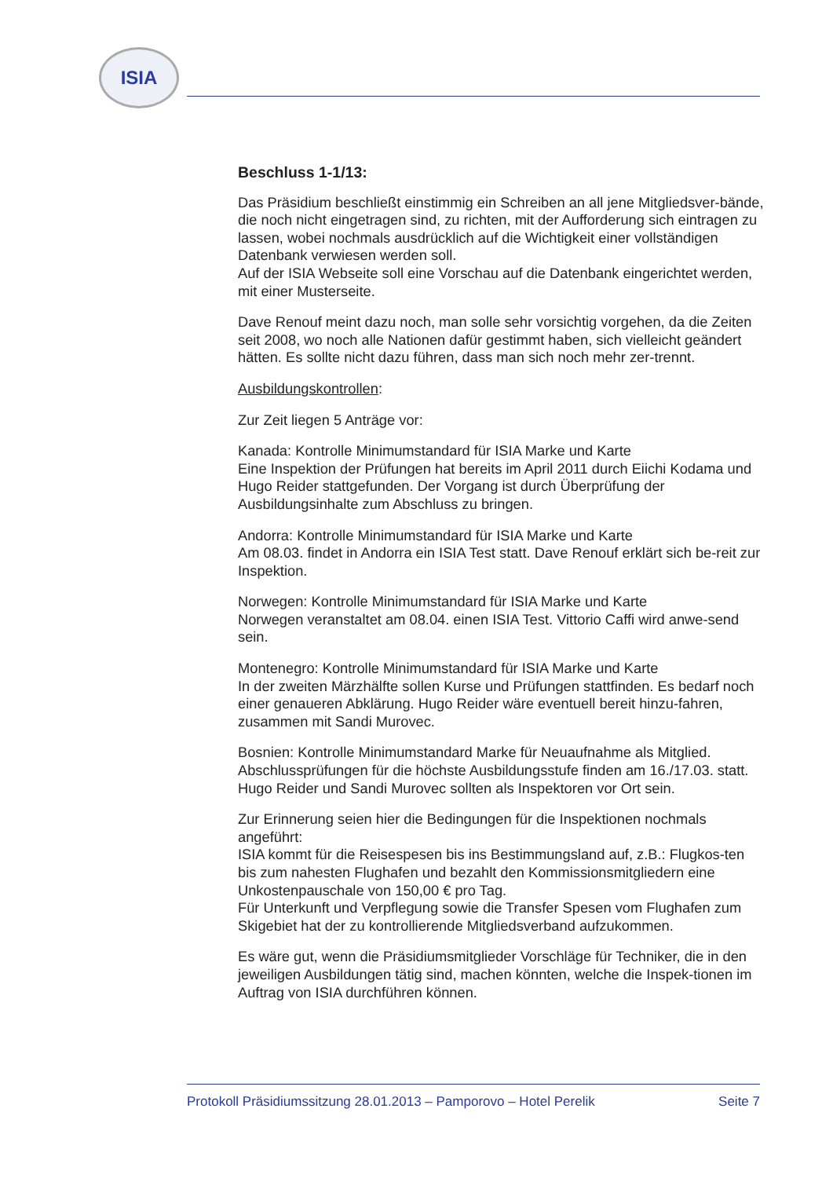ISIA
Beschluss 1-1/13:
Das Präsidium beschließt einstimmig ein Schreiben an all jene Mitgliedsver-bände, die noch nicht eingetragen sind, zu richten, mit der Aufforderung sich eintragen zu lassen, wobei nochmals ausdrücklich auf die Wichtigkeit einer vollständigen Datenbank verwiesen werden soll.
Auf der ISIA Webseite soll eine Vorschau auf die Datenbank eingerichtet werden, mit einer Musterseite.
Dave Renouf meint dazu noch, man solle sehr vorsichtig vorgehen, da die Zeiten seit 2008, wo noch alle Nationen dafür gestimmt haben, sich vielleicht geändert hätten. Es sollte nicht dazu führen, dass man sich noch mehr zer-trennt.
Ausbildungskontrollen:
Zur Zeit liegen 5 Anträge vor:
Kanada: Kontrolle Minimumstandard für ISIA Marke und Karte
Eine Inspektion der Prüfungen hat bereits im April 2011 durch Eiichi Kodama und Hugo Reider stattgefunden. Der Vorgang ist durch Überprüfung der Ausbildungsinhalte zum Abschluss zu bringen.
Andorra: Kontrolle Minimumstandard für ISIA Marke und Karte
Am 08.03. findet in Andorra ein ISIA Test statt. Dave Renouf erklärt sich be-reit zur Inspektion.
Norwegen: Kontrolle Minimumstandard für ISIA Marke und Karte
Norwegen veranstaltet am 08.04. einen ISIA Test. Vittorio Caffi wird anwe-send sein.
Montenegro: Kontrolle Minimumstandard für ISIA Marke und Karte
In der zweiten Märzhälfte sollen Kurse und Prüfungen stattfinden. Es bedarf noch einer genaueren Abklärung. Hugo Reider wäre eventuell bereit hinzu-fahren, zusammen mit Sandi Murovec.
Bosnien: Kontrolle Minimumstandard Marke für Neuaufnahme als Mitglied.
Abschlussprüfungen für die höchste Ausbildungsstufe finden am 16./17.03. statt. Hugo Reider und Sandi Murovec sollten als Inspektoren vor Ort sein.
Zur Erinnerung seien hier die Bedingungen für die Inspektionen nochmals angeführt:
ISIA kommt für die Reisespesen bis ins Bestimmungsland auf, z.B.: Flugkos-ten bis zum nahesten Flughafen und bezahlt den Kommissionsmitgliedern eine Unkostenpauschale von 150,00 € pro Tag.
Für Unterkunft und Verpflegung sowie die Transfer Spesen vom Flughafen zum Skigebiet hat der zu kontrollierende Mitgliedsverband aufzukommen.
Es wäre gut, wenn die Präsidiumsmitglieder Vorschläge für Techniker, die in den jeweiligen Ausbildungen tätig sind, machen könnten, welche die Inspek-tionen im Auftrag von ISIA durchführen können.
Protokoll Präsidiumssitzung 28.01.2013 – Pamporovo – Hotel Perelik Seite 7